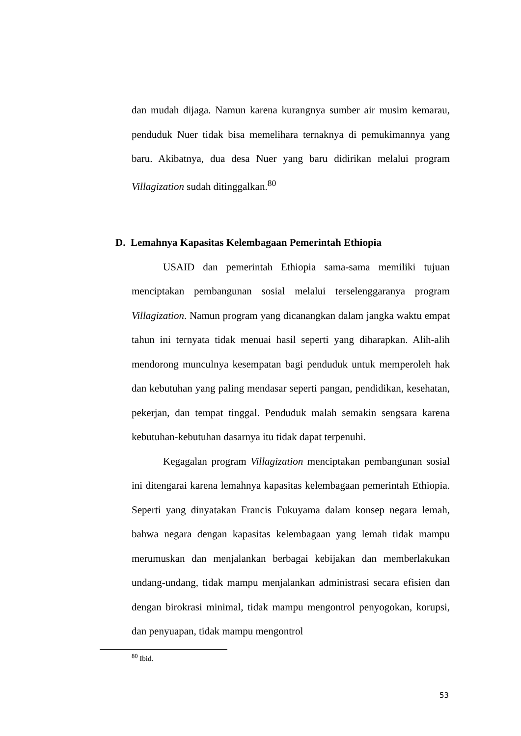dan mudah dijaga. Namun karena kurangnya sumber air musim kemarau, penduduk Nuer tidak bisa memelihara ternaknya di pemukimannya yang baru. Akibatnya, dua desa Nuer yang baru didirikan melalui program Villagization sudah ditinggalkan.<sup>80</sup>
D. Lemahnya Kapasitas Kelembagaan Pemerintah Ethiopia
USAID dan pemerintah Ethiopia sama-sama memiliki tujuan menciptakan pembangunan sosial melalui terselenggaranya program Villagization. Namun program yang dicanangkan dalam jangka waktu empat tahun ini ternyata tidak menuai hasil seperti yang diharapkan. Alih-alih mendorong munculnya kesempatan bagi penduduk untuk memperoleh hak dan kebutuhan yang paling mendasar seperti pangan, pendidikan, kesehatan, pekerjan, dan tempat tinggal. Penduduk malah semakin sengsara karena kebutuhan-kebutuhan dasarnya itu tidak dapat terpenuhi.
Kegagalan program Villagization menciptakan pembangunan sosial ini ditengarai karena lemahnya kapasitas kelembagaan pemerintah Ethiopia. Seperti yang dinyatakan Francis Fukuyama dalam konsep negara lemah, bahwa negara dengan kapasitas kelembagaan yang lemah tidak mampu merumuskan dan menjalankan berbagai kebijakan dan memberlakukan undang-undang, tidak mampu menjalankan administrasi secara efisien dan dengan birokrasi minimal, tidak mampu mengontrol penyogokan, korupsi, dan penyuapan, tidak mampu mengontrol
<sup>80</sup> Ibid.
53